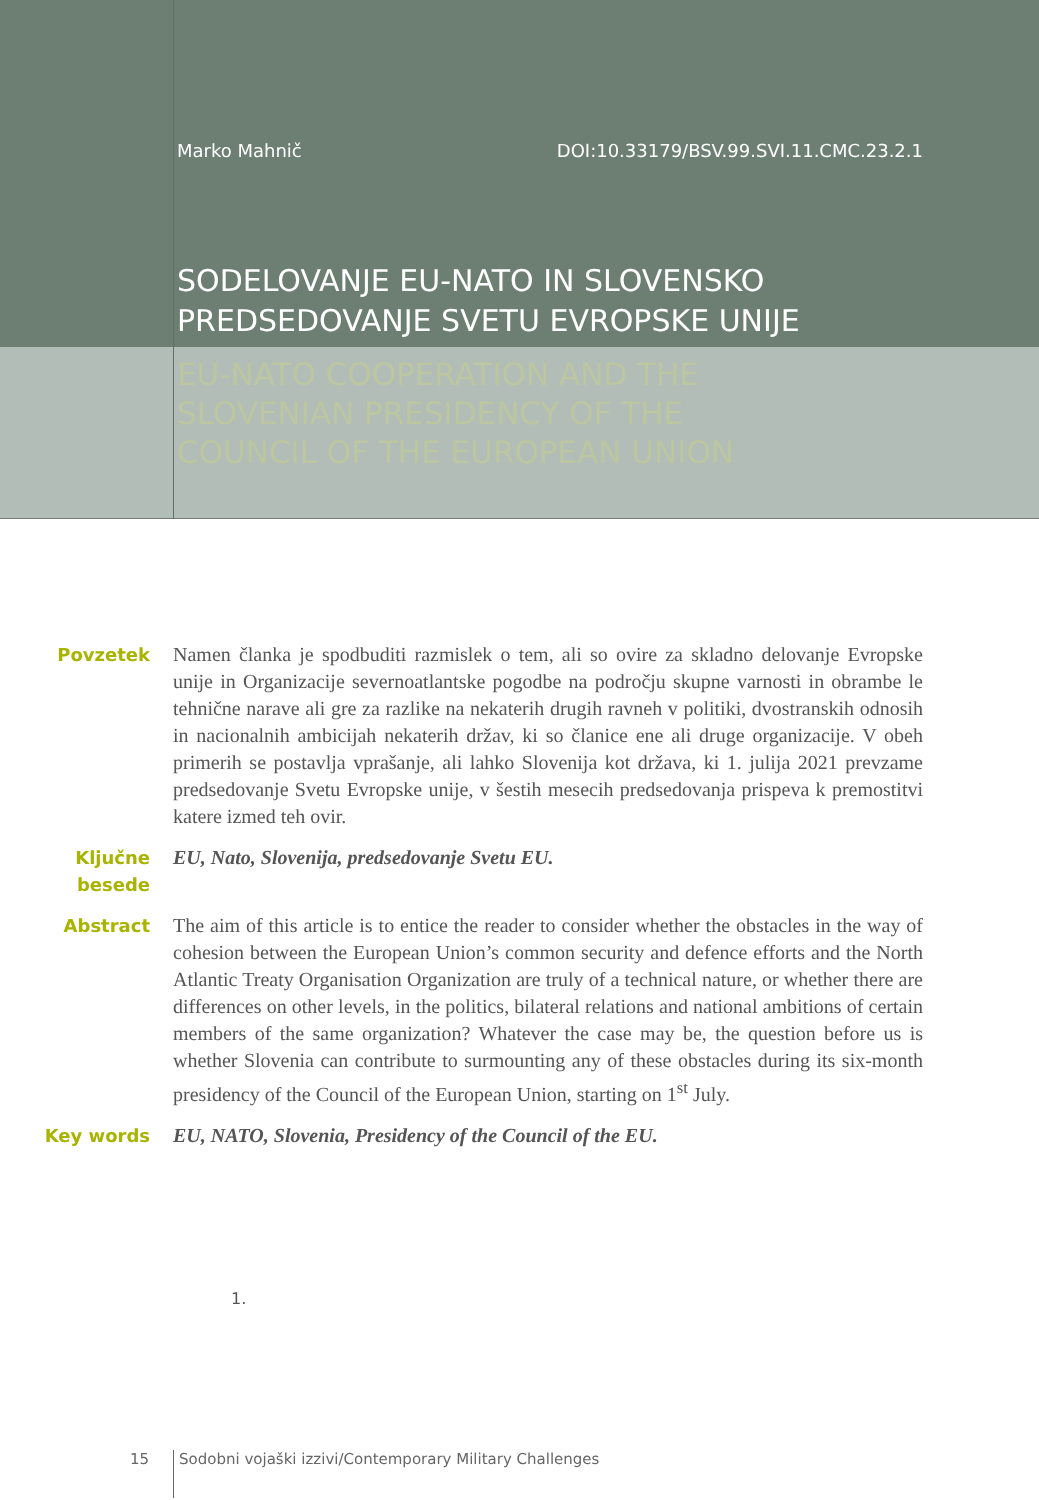Marko Mahnič DOI:10.33179/BSV.99.SVI.11.CMC.23.2.1
SODELOVANJE EU-NATO IN SLOVENSKO PREDSEDOVANJE SVETU EVROPSKE UNIJE
EU-NATO COOPERATION AND THE
SLOVENIAN PRESIDENCY OF THE
COUNCIL OF THE EUROPEAN UNION
Povzetek Namen članka je spodbuditi razmislek o tem, ali so ovire za skladno delovanje Evropske unije in Organizacije severnoatlantske pogodbe na področju skupne varnosti in obrambe le tehnične narave ali gre za razlike na nekaterih drugih ravneh v politiki, dvostranskih odnosih in nacionalnih ambicijah nekaterih držav, ki so članice ene ali druge organizacije. V obeh primerih se postavlja vprašanje, ali lahko Slovenija kot država, ki 1. julija 2021 prevzame predsedovanje Svetu Evropske unije, v šestih mesecih predsedovanja prispeva k premostitvi katere izmed teh ovir.
Ključne
besede
EU, Nato, Slovenija, predsedovanje Svetu EU.
Abstract The aim of this article is to entice the reader to consider whether the obstacles in the way of cohesion between the European Union’s common security and defence efforts and the North Atlantic Treaty Organisation Organization are truly of a technical nature, or whether there are differences on other levels, in the politics, bilateral relations and national ambitions of certain members of the same organization? Whatever the case may be, the question before us is whether Slovenia can contribute to surmounting any of these obstacles during its six-month presidency of the Council of the European Union, starting on 1<sup>st</sup> July.
Key words EU, NATO, Slovenia, Presidency of the Council of the EU.
1.
15 Sodobni vojaški izzivi/Contemporary Military Challenges